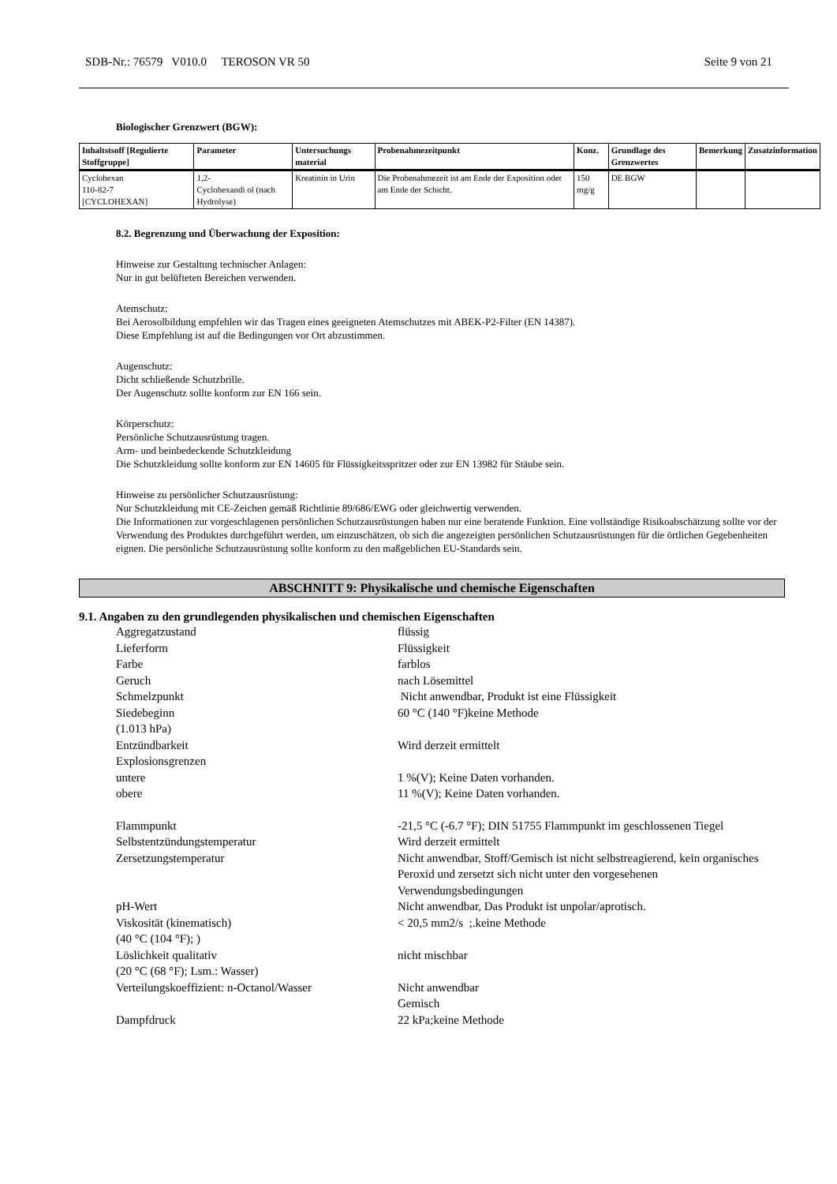SDB-Nr.: 76579 V010.0 TEROSON VR 50 Seite 9 von 21
Biologischer Grenzwert (BGW):
| Inhaltstsoff [Regulierte Stoffgruppe] | Parameter | Untersuchungs material | Probenahmezeitpunkt | Konz. | Grundlage des Grenzwertes | Bemerkung | Zusatzinformation |
| --- | --- | --- | --- | --- | --- | --- | --- |
| Cyclohexan 110-82-7 [CYCLOHEXAN] | 1,2- Cyclohexandi ol (nach Hydrolyse) | Kreatinin in Urin | Die Probenahmezeit ist am Ende der Exposition oder am Ende der Schicht. | 150 mg/g | DE BGW | | |
8.2. Begrenzung und Überwachung der Exposition:
Hinweise zur Gestaltung technischer Anlagen:
Nur in gut belüfteten Bereichen verwenden.
Atemschutz:
Bei Aerosolbildung empfehlen wir das Tragen eines geeigneten Atemschutzes mit ABEK-P2-Filter (EN 14387).
Diese Empfehlung ist auf die Bedingungen vor Ort abzustimmen.
Augenschutz:
Dicht schließende Schutzbrille.
Der Augenschutz sollte konform zur EN 166 sein.
Körperschutz:
Persönliche Schutzausrüstung tragen.
Arm- und beinbedeckende Schutzkleidung
Die Schutzkleidung sollte konform zur EN 14605 für Flüssigkeitsspritzer oder zur EN 13982 für Stäube sein.
Hinweise zu persönlicher Schutzausrüstung:
Nur Schutzkleidung mit CE-Zeichen gemäß Richtlinie 89/686/EWG oder gleichwertig verwenden.
Die Informationen zur vorgeschlagenen persönlichen Schutzausrüstungen haben nur eine beratende Funktion. Eine vollständige Risikoabschätzung sollte vor der Verwendung des Produktes durchgeführt werden, um einzuschätzen, ob sich die angezeigten persönlichen Schutzausrüstungen für die örtlichen Gegebenheiten eignen. Die persönliche Schutzausrüstung sollte konform zu den maßgeblichen EU-Standards sein.
ABSCHNITT 9: Physikalische und chemische Eigenschaften
9.1. Angaben zu den grundlegenden physikalischen und chemischen Eigenschaften
Aggregatzustand
flüssig
Lieferform
Flüssigkeit
Farbe
farblos
Geruch
nach Lösemittel
Schmelzpunkt
Nicht anwendbar, Produkt ist eine Flüssigkeit
Siedebeginn
(1.013 hPa)
60 °C (140 °F)keine Methode
Entzündbarkeit
Wird derzeit ermittelt
Explosionsgrenzen
untere
1 %(V); Keine Daten vorhanden.
obere
11 %(V); Keine Daten vorhanden.
Flammpunkt
-21,5 °C (-6.7 °F); DIN 51755 Flammpunkt im geschlossenen Tiegel
Selbstentzündungstemperatur
Wird derzeit ermittelt
Zersetzungstemperatur
Nicht anwendbar, Stoff/Gemisch ist nicht selbstreagierend, kein organisches Peroxid und zersetzt sich nicht unter den vorgesehenen Verwendungsbedingungen
pH-Wert
Nicht anwendbar, Das Produkt ist unpolar/aprotisch.
Viskosität (kinematisch)
(40 °C (104 °F); )
< 20,5 mm2/s ;.keine Methode
Löslichkeit qualitativ
(20 °C (68 °F); Lsm.: Wasser)
nicht mischbar
Verteilungskoeffizient: n-Octanol/Wasser
Nicht anwendbar
Gemisch
Dampfdruck
22 kPa;keine Methode